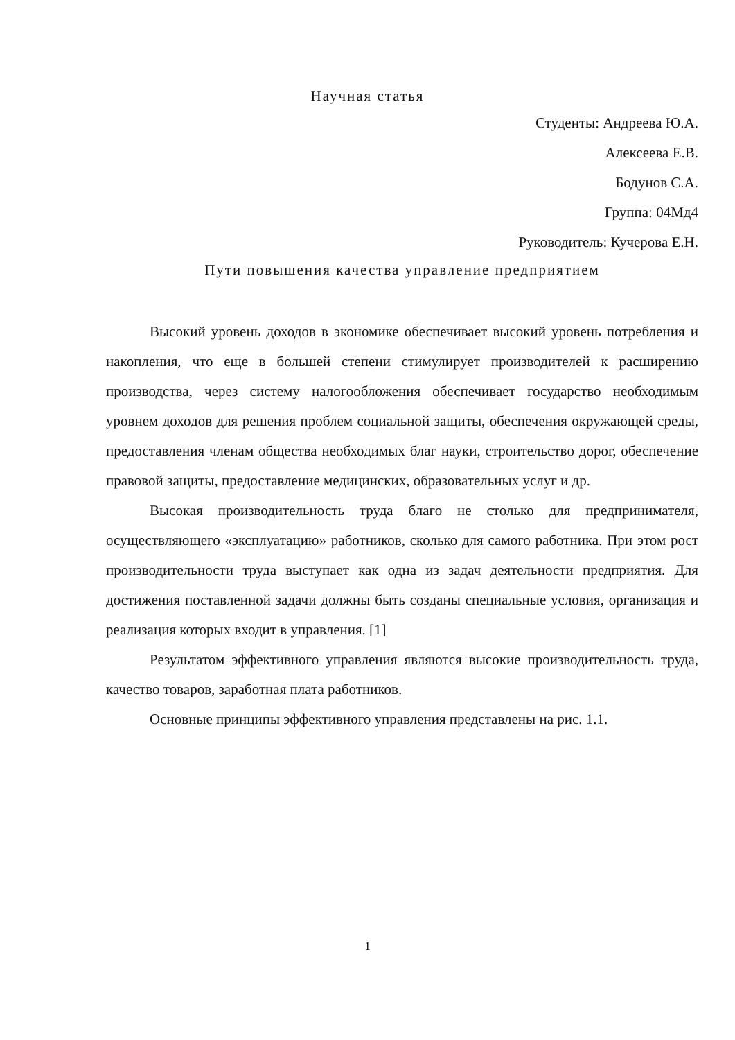Научная статья
Студенты: Андреева Ю.А.
Алексеева Е.В.
Бодунов С.А.
Группа: 04Мд4
Руководитель: Кучерова Е.Н.
Пути повышения качества управление предприятием
Высокий уровень доходов в экономике обеспечивает высокий уровень потребления и накопления, что еще в большей степени стимулирует производителей к расширению производства, через систему налогообложения обеспечивает государство необходимым уровнем доходов для решения проблем социальной защиты, обеспечения окружающей среды, предоставления членам общества необходимых благ науки, строительство дорог, обеспечение правовой защиты, предоставление медицинских, образовательных услуг и др.
Высокая производительность труда благо не столько для предпринимателя, осуществляющего «эксплуатацию» работников, сколько для самого работника. При этом рост производительности труда выступает как одна из задач деятельности предприятия. Для достижения поставленной задачи должны быть созданы специальные условия, организация и реализация которых входит в управления. [1]
Результатом эффективного управления являются высокие производительность труда, качество товаров, заработная плата работников.
Основные принципы эффективного управления представлены на рис. 1.1.
1